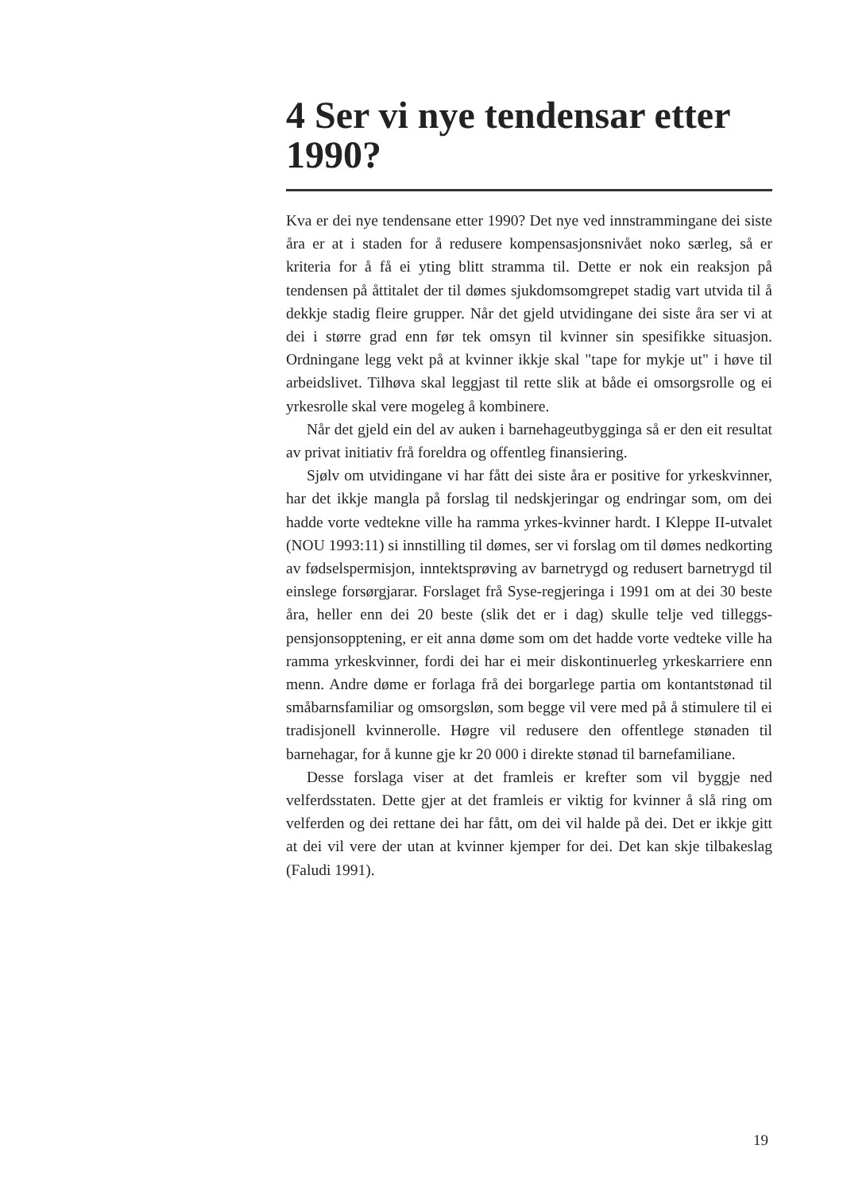4 Ser vi nye tendensar etter 1990?
Kva er dei nye tendensane etter 1990? Det nye ved innstrammingane dei siste åra er at i staden for å redusere kompensasjonsnivået noko særleg, så er kriteria for å få ei yting blitt stramma til. Dette er nok ein reaksjon på tendensen på åttitalet der til dømes sjukdomsomgrepet stadig vart utvida til å dekkje stadig fleire grupper. Når det gjeld utvidingane dei siste åra ser vi at dei i større grad enn før tek omsyn til kvinner sin spesifikke situasjon. Ordningane legg vekt på at kvinner ikkje skal "tape for mykje ut" i høve til arbeidslivet. Tilhøva skal leggjast til rette slik at både ei omsorgsrolle og ei yrkesrolle skal vere mogeleg å kombinere.
Når det gjeld ein del av auken i barnehageutbygginga så er den eit resultat av privat initiativ frå foreldra og offentleg finansiering.
Sjølv om utvidingane vi har fått dei siste åra er positive for yrkeskvinner, har det ikkje mangla på forslag til nedskjeringar og endringar som, om dei hadde vorte vedtekne ville ha ramma yrkes-kvinner hardt. I Kleppe II-utvalet (NOU 1993:11) si innstilling til dømes, ser vi forslag om til dømes nedkorting av fødselspermisjon, inntektsprøving av barnetrygd og redusert barnetrygd til einslege forsørgjarar. Forslaget frå Syse-regjeringa i 1991 om at dei 30 beste åra, heller enn dei 20 beste (slik det er i dag) skulle telje ved tilleggs-pensjonsopptening, er eit anna døme som om det hadde vorte vedteke ville ha ramma yrkeskvinner, fordi dei har ei meir diskontinuerleg yrkeskarriere enn menn. Andre døme er forlaga frå dei borgarlege partia om kontantstønad til småbarnsfamiliar og omsorgsløn, som begge vil vere med på å stimulere til ei tradisjonell kvinnerolle. Høgre vil redusere den offentlege stønaden til barnehagar, for å kunne gje kr 20 000 i direkte stønad til barnefamiliane.
Desse forslaga viser at det framleis er krefter som vil byggje ned velferdsstaten. Dette gjer at det framleis er viktig for kvinner å slå ring om velferden og dei rettane dei har fått, om dei vil halde på dei. Det er ikkje gitt at dei vil vere der utan at kvinner kjemper for dei. Det kan skje tilbakeslag (Faludi 1991).
19